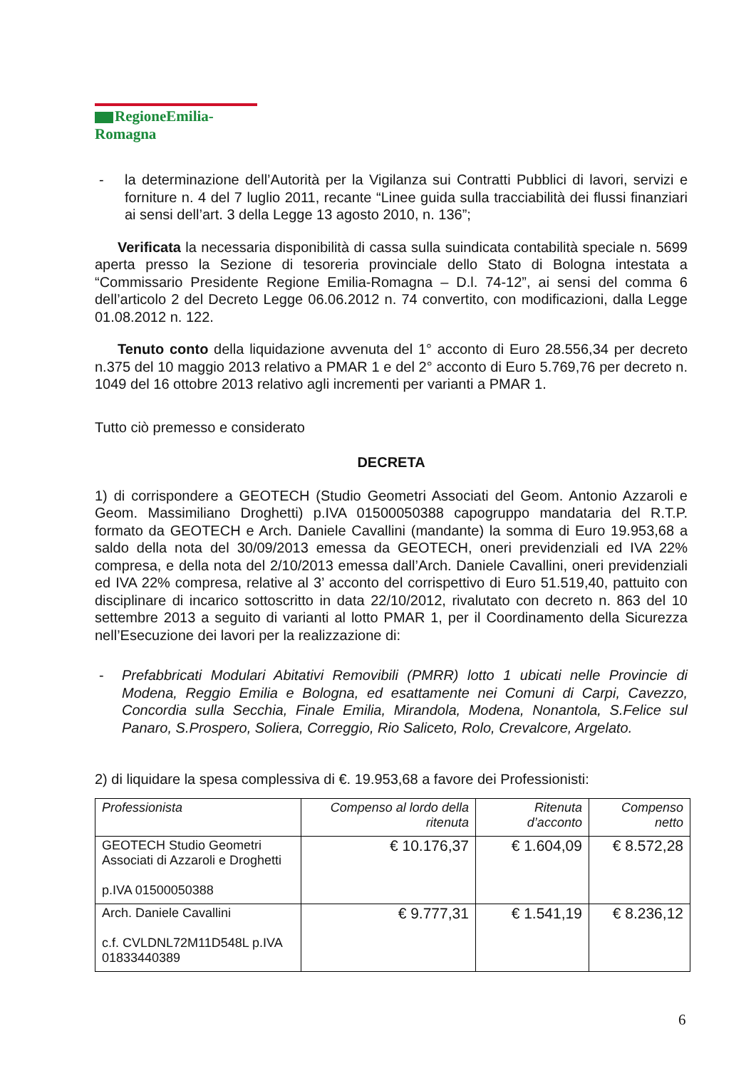RegioneEmilia-Romagna
- la determinazione dell’Autorità per la Vigilanza sui Contratti Pubblici di lavori, servizi e forniture n. 4 del 7 luglio 2011, recante “Linee guida sulla tracciabilità dei flussi finanziari ai sensi dell’art. 3 della Legge 13 agosto 2010, n. 136”;
Verificata la necessaria disponibilità di cassa sulla suindicata contabilità speciale n. 5699 aperta presso la Sezione di tesoreria provinciale dello Stato di Bologna intestata a “Commissario Presidente Regione Emilia-Romagna – D.l. 74-12”, ai sensi del comma 6 dell’articolo 2 del Decreto Legge 06.06.2012 n. 74 convertito, con modificazioni, dalla Legge 01.08.2012 n. 122.
Tenuto conto della liquidazione avvenuta del 1° acconto di Euro 28.556,34 per decreto n.375 del 10 maggio 2013 relativo a PMAR 1 e del 2° acconto di Euro 5.769,76 per decreto n. 1049 del 16 ottobre 2013 relativo agli incrementi per varianti a PMAR 1.
Tutto ciò premesso e considerato
DECRETA
1) di corrispondere a GEOTECH (Studio Geometri Associati del Geom. Antonio Azzaroli e Geom. Massimiliano Droghetti) p.IVA 01500050388 capogruppo mandataria del R.T.P. formato da GEOTECH e Arch. Daniele Cavallini (mandante) la somma di Euro 19.953,68 a saldo della nota del 30/09/2013 emessa da GEOTECH, oneri previdenziali ed IVA 22% compresa, e della nota del 2/10/2013 emessa dall’Arch. Daniele Cavallini, oneri previdenziali ed IVA 22% compresa, relative al 3’ acconto del corrispettivo di Euro 51.519,40, pattuito con disciplinare di incarico sottoscritto in data 22/10/2012, rivalutato con decreto n. 863 del 10 settembre 2013 a seguito di varianti al lotto PMAR 1, per il Coordinamento della Sicurezza nell’Esecuzione dei lavori per la realizzazione di:
- Prefabbricati Modulari Abitativi Removibili (PMRR) lotto 1 ubicati nelle Provincie di Modena, Reggio Emilia e Bologna, ed esattamente nei Comuni di Carpi, Cavezzo, Concordia sulla Secchia, Finale Emilia, Mirandola, Modena, Nonantola, S.Felice sul Panaro, S.Prospero, Soliera, Correggio, Rio Saliceto, Rolo, Crevalcore, Argelato.
2) di liquidare la spesa complessiva di €. 19.953,68 a favore dei Professionisti:
| Professionista | Compenso al lordo della ritenuta | Ritenuta d’acconto | Compenso netto |
| --- | --- | --- | --- |
| GEOTECH Studio Geometri Associati di Azzaroli e Droghetti p.IVA 01500050388 | € 10.176,37 | € 1.604,09 | € 8.572,28 |
| Arch. Daniele Cavallini c.f. CVLDNL72M11D548L p.IVA 01833440389 | € 9.777,31 | € 1.541,19 | € 8.236,12 |
6